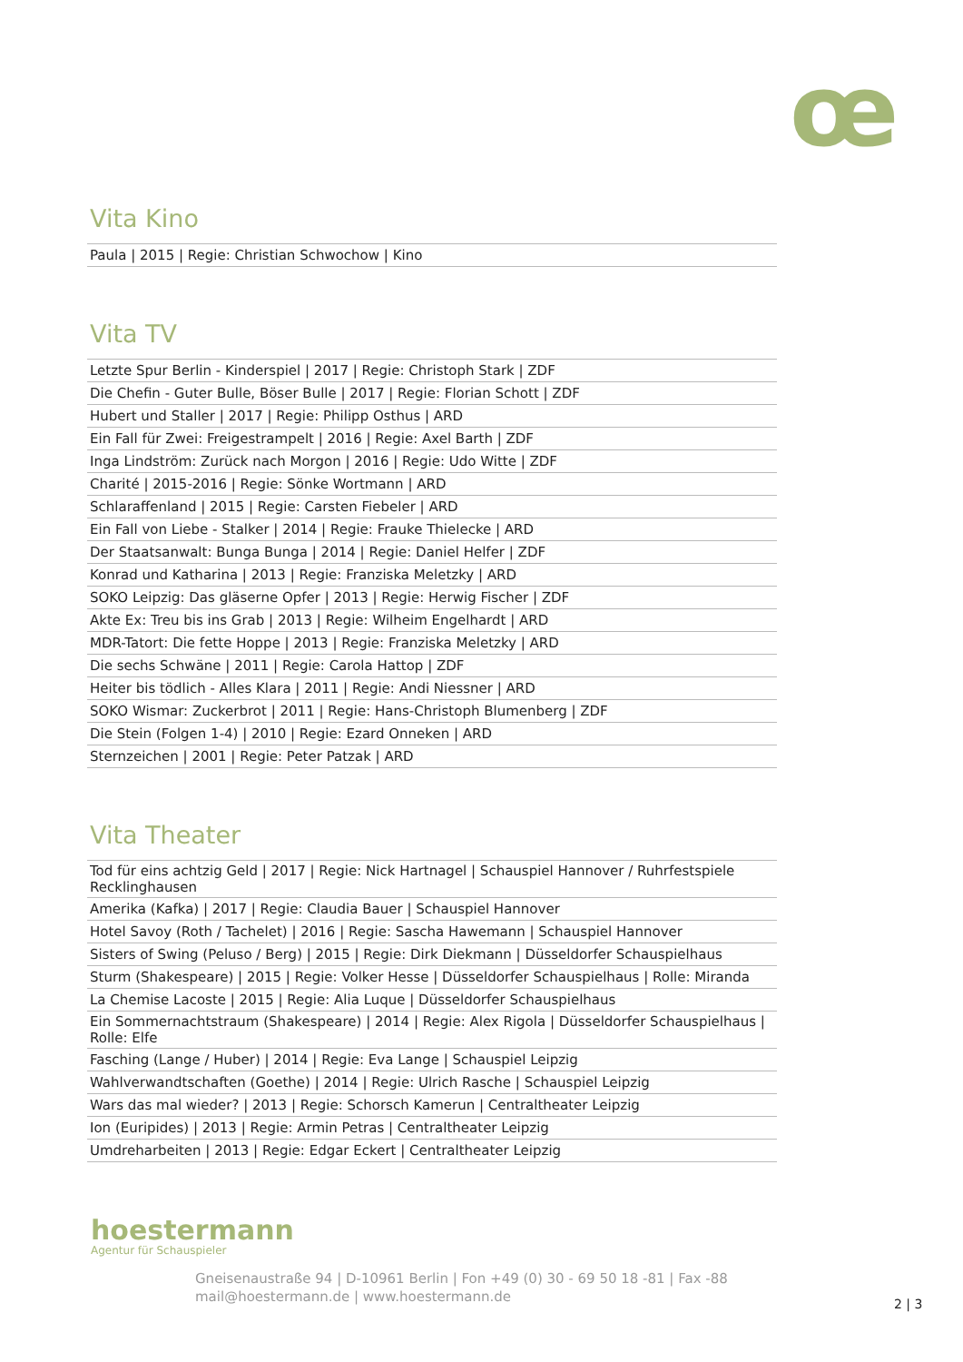œ
Vita Kino
| Paula / 2015 / Regie: Christian Schwochow / Kino |
Vita TV
| Letzte Spur Berlin - Kinderspiel / 2017 / Regie: Christoph Stark / ZDF |
| Die Chefin - Guter Bulle, Böser Bulle / 2017 / Regie: Florian Schott / ZDF |
| Hubert und Staller / 2017 / Regie: Philipp Osthus / ARD |
| Ein Fall für Zwei: Freigestrampelt / 2016 / Regie: Axel Barth / ZDF |
| Inga Lindström: Zurück nach Morgon / 2016 / Regie: Udo Witte / ZDF |
| Charité / 2015-2016 / Regie: Sönke Wortmann / ARD |
| Schlaraffenland / 2015 / Regie: Carsten Fiebeler / ARD |
| Ein Fall von Liebe - Stalker / 2014 / Regie: Frauke Thielecke / ARD |
| Der Staatsanwalt: Bunga Bunga / 2014 / Regie: Daniel Helfer / ZDF |
| Konrad und Katharina / 2013 / Regie: Franziska Meletzky / ARD |
| SOKO Leipzig: Das gläserne Opfer / 2013 / Regie: Herwig Fischer / ZDF |
| Akte Ex: Treu bis ins Grab / 2013 / Regie: Wilheim Engelhardt / ARD |
| MDR-Tatort: Die fette Hoppe / 2013 / Regie: Franziska Meletzky / ARD |
| Die sechs Schwäne / 2011 / Regie: Carola Hattop / ZDF |
| Heiter bis tödlich - Alles Klara / 2011 / Regie: Andi Niessner / ARD |
| SOKO Wismar: Zuckerbrot / 2011 / Regie: Hans-Christoph Blumenberg / ZDF |
| Die Stein (Folgen 1-4) / 2010 / Regie: Ezard Onneken / ARD |
| Sternzeichen / 2001 / Regie: Peter Patzak / ARD |
Vita Theater
| Tod für eins achtzig Geld / 2017 / Regie: Nick Hartnagel / Schauspiel Hannover / Ruhrfestspiele Recklinghausen |
| Amerika (Kafka) / 2017 / Regie: Claudia Bauer / Schauspiel Hannover |
| Hotel Savoy (Roth / Tachelet) / 2016 / Regie: Sascha Hawemann / Schauspiel Hannover |
| Sisters of Swing (Peluso / Berg) / 2015 / Regie: Dirk Diekmann / Düsseldorfer Schauspielhaus |
| Sturm (Shakespeare) / 2015 / Regie: Volker Hesse / Düsseldorfer Schauspielhaus / Rolle: Miranda |
| La Chemise Lacoste / 2015 / Regie: Alia Luque / Düsseldorfer Schauspielhaus |
| Ein Sommernachtstraum (Shakespeare) / 2014 / Regie: Alex Rigola / Düsseldorfer Schauspielhaus / Rolle: Elfe |
| Fasching (Lange / Huber) / 2014 / Regie: Eva Lange / Schauspiel Leipzig |
| Wahlverwandtschaften (Goethe) / 2014 / Regie: Ulrich Rasche / Schauspiel Leipzig |
| Wars das mal wieder? / 2013 / Regie: Schorsch Kamerun / Centraltheater Leipzig |
| Ion (Euripides) / 2013 / Regie: Armin Petras / Centraltheater Leipzig |
| Umdreharbeiten / 2013 / Regie: Edgar Eckert / Centraltheater Leipzig |
hoestermann
Agentur für Schauspieler
Gneisenaustraße 94 | D-10961 Berlin | Fon +49 (0) 30 - 69 50 18 -81 | Fax -88
mail@hoestermann.de | www.hoestermann.de
2 | 3